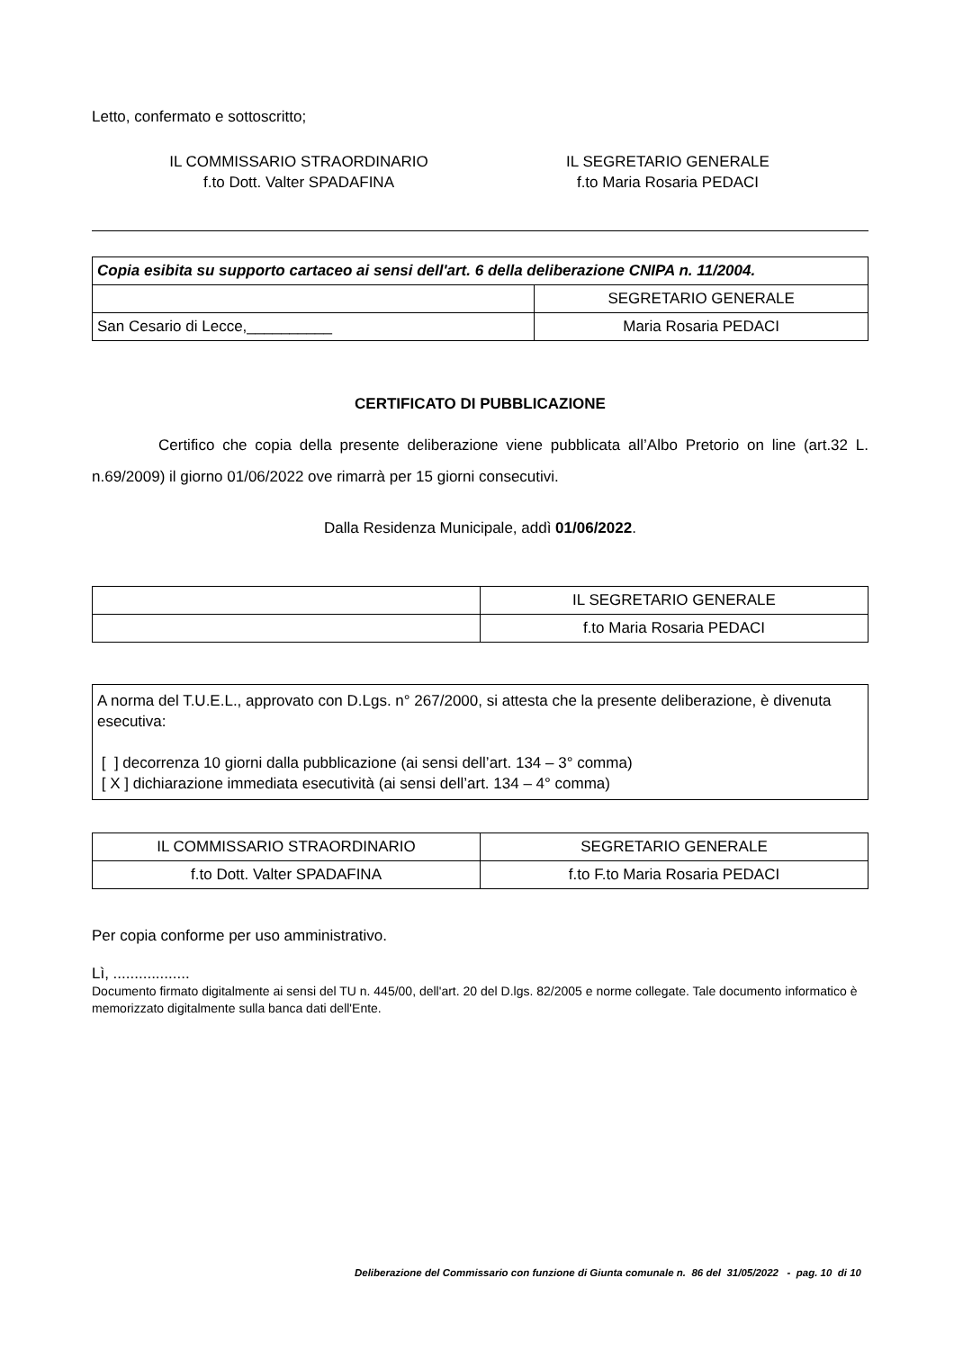Letto, confermato e sottoscritto;
IL COMMISSARIO STRAORDINARIO
f.to Dott. Valter SPADAFINA
IL SEGRETARIO GENERALE
f.to Maria Rosaria PEDACI
| Copia esibita su supporto cartaceo ai sensi dell'art. 6 della deliberazione CNIPA n. 11/2004. | |
| | SEGRETARIO GENERALE |
| San Cesario di Lecce,__________ | Maria Rosaria PEDACI |
CERTIFICATO DI PUBBLICAZIONE
Certifico che copia della presente deliberazione viene pubblicata all’Albo Pretorio on line (art.32 L. n.69/2009) il giorno 01/06/2022 ove rimarrà per 15 giorni consecutivi.
Dalla Residenza Municipale, addì 01/06/2022.
| | IL SEGRETARIO GENERALE |
| | f.to Maria Rosaria PEDACI |
A norma del T.U.E.L., approvato con D.Lgs. n° 267/2000, si attesta che la presente deliberazione, è divenuta esecutiva:
[ ] decorrenza 10 giorni dalla pubblicazione (ai sensi dell’art. 134 – 3° comma)
[ X ] dichiarazione immediata esecutività (ai sensi dell’art. 134 – 4° comma)
| IL COMMISSARIO STRAORDINARIO | SEGRETARIO GENERALE |
| f.to Dott. Valter SPADAFINA | f.to F.to Maria Rosaria PEDACI |
Per copia conforme per uso amministrativo.
Lì, ..................
Documento firmato digitalmente ai sensi del TU n. 445/00, dell'art. 20 del D.lgs. 82/2005 e norme collegate. Tale documento informatico è memorizzato digitalmente sulla banca dati dell'Ente.
Deliberazione del Commissario con funzione di Giunta comunale n. 86 del 31/05/2022 - pag. 10 di 10